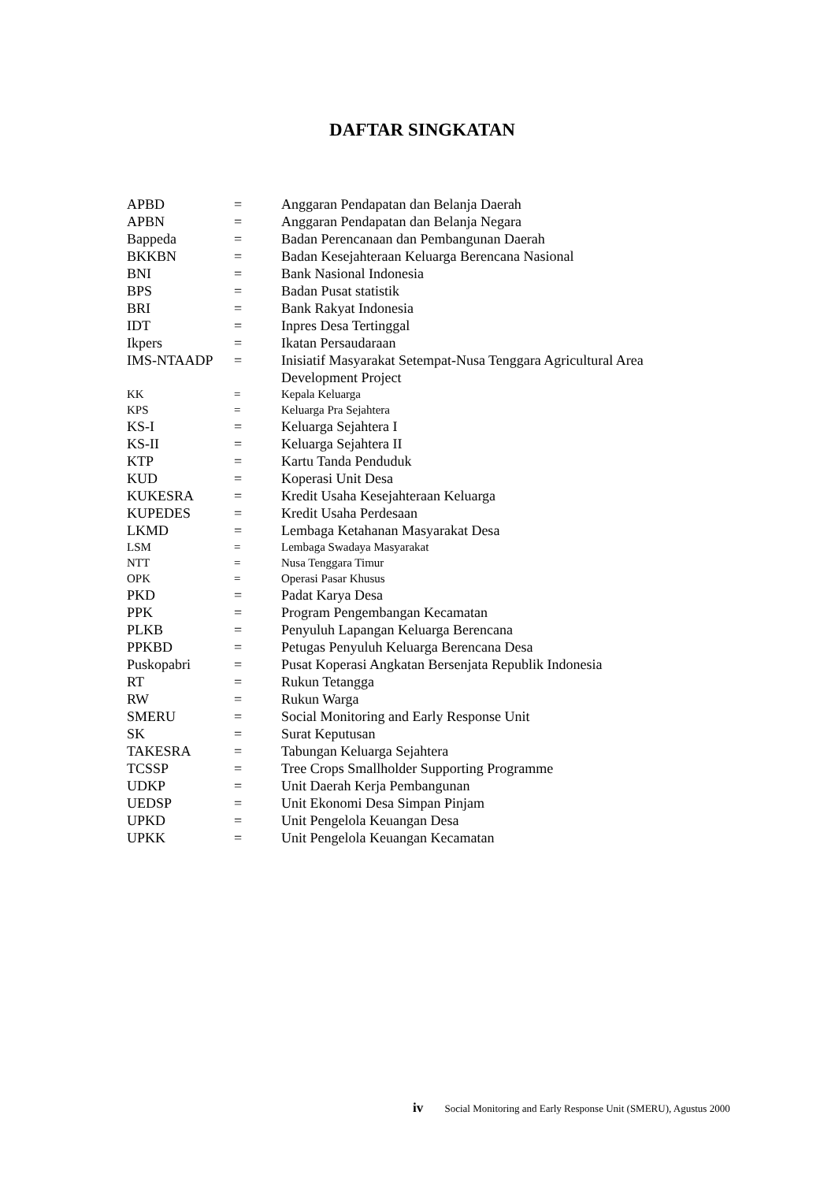DAFTAR SINGKATAN
| APBD | = | Anggaran Pendapatan dan Belanja Daerah |
| APBN | = | Anggaran Pendapatan dan Belanja Negara |
| Bappeda | = | Badan Perencanaan dan Pembangunan Daerah |
| BKKBN | = | Badan Kesejahteraan Keluarga Berencana Nasional |
| BNI | = | Bank Nasional Indonesia |
| BPS | = | Badan Pusat statistik |
| BRI | = | Bank Rakyat Indonesia |
| IDT | = | Inpres Desa Tertinggal |
| Ikpers | = | Ikatan Persaudaraan |
| IMS-NTAADP | = | Inisiatif Masyarakat Setempat-Nusa Tenggara Agricultural Area Development Project |
| KK | = | Kepala Keluarga |
| KPS | = | Keluarga Pra Sejahtera |
| KS-I | = | Keluarga Sejahtera I |
| KS-II | = | Keluarga Sejahtera II |
| KTP | = | Kartu Tanda Penduduk |
| KUD | = | Koperasi Unit Desa |
| KUKESRA | = | Kredit Usaha Kesejahteraan Keluarga |
| KUPEDES | = | Kredit Usaha Perdesaan |
| LKMD | = | Lembaga Ketahanan Masyarakat Desa |
| LSM | = | Lembaga Swadaya Masyarakat |
| NTT | = | Nusa Tenggara Timur |
| OPK | = | Operasi Pasar Khusus |
| PKD | = | Padat Karya Desa |
| PPK | = | Program Pengembangan Kecamatan |
| PLKB | = | Penyuluh Lapangan Keluarga Berencana |
| PPKBD | = | Petugas Penyuluh Keluarga Berencana Desa |
| Puskopabri | = | Pusat Koperasi Angkatan Bersenjata Republik Indonesia |
| RT | = | Rukun Tetangga |
| RW | = | Rukun Warga |
| SMERU | = | Social Monitoring and Early Response Unit |
| SK | = | Surat Keputusan |
| TAKESRA | = | Tabungan Keluarga Sejahtera |
| TCSSP | = | Tree Crops Smallholder Supporting Programme |
| UDKP | = | Unit Daerah Kerja Pembangunan |
| UEDSP | = | Unit Ekonomi Desa Simpan Pinjam |
| UPKD | = | Unit Pengelola Keuangan Desa |
| UPKK | = | Unit Pengelola Keuangan Kecamatan |
iv Social Monitoring and Early Response Unit (SMERU), Agustus 2000